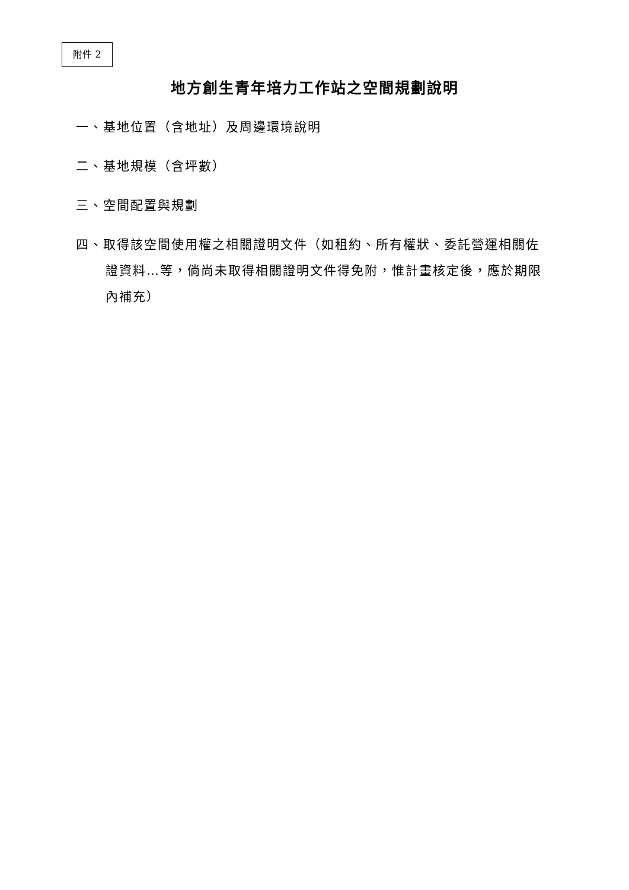附件 2
地方創生青年培力工作站之空間規劃說明
一、基地位置（含地址）及周邊環境說明
二、基地規模（含坪數）
三、空間配置與規劃
四、取得該空間使用權之相關證明文件（如租約、所有權狀、委託營運相關佐證資料…等，倘尚未取得相關證明文件得免附，惟計畫核定後，應於期限內補充）